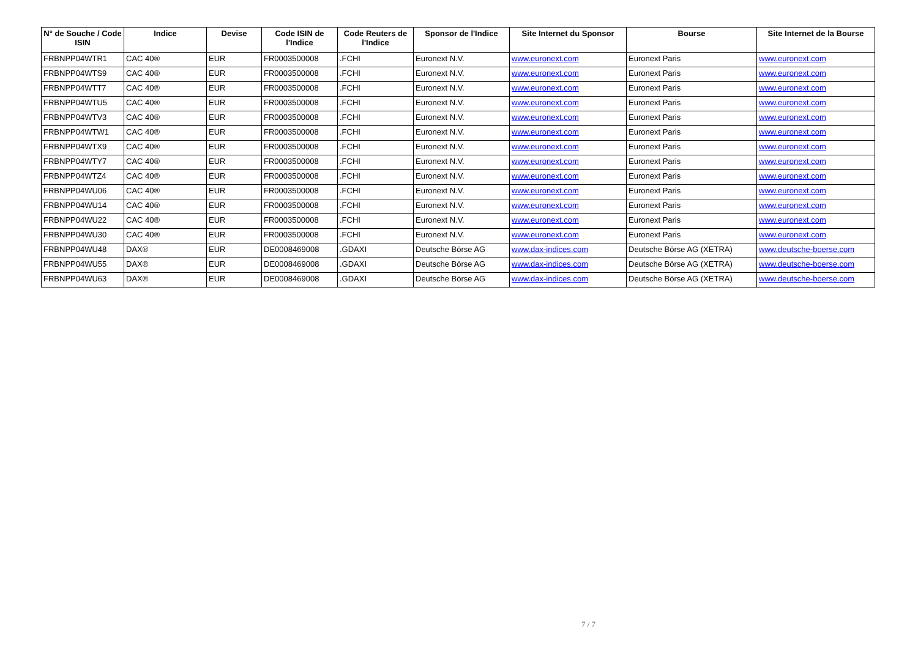| N° de Souche / Code ISIN | Indice | Devise | Code ISIN de l'Indice | Code Reuters de l'Indice | Sponsor de l'Indice | Site Internet du Sponsor | Bourse | Site Internet de la Bourse |
| --- | --- | --- | --- | --- | --- | --- | --- | --- |
| FRBNPP04WTR1 | CAC 40® | EUR | FR0003500008 | .FCHI | Euronext N.V. | www.euronext.com | Euronext Paris | www.euronext.com |
| FRBNPP04WTS9 | CAC 40® | EUR | FR0003500008 | .FCHI | Euronext N.V. | www.euronext.com | Euronext Paris | www.euronext.com |
| FRBNPP04WTT7 | CAC 40® | EUR | FR0003500008 | .FCHI | Euronext N.V. | www.euronext.com | Euronext Paris | www.euronext.com |
| FRBNPP04WTU5 | CAC 40® | EUR | FR0003500008 | .FCHI | Euronext N.V. | www.euronext.com | Euronext Paris | www.euronext.com |
| FRBNPP04WTV3 | CAC 40® | EUR | FR0003500008 | .FCHI | Euronext N.V. | www.euronext.com | Euronext Paris | www.euronext.com |
| FRBNPP04WTW1 | CAC 40® | EUR | FR0003500008 | .FCHI | Euronext N.V. | www.euronext.com | Euronext Paris | www.euronext.com |
| FRBNPP04WTX9 | CAC 40® | EUR | FR0003500008 | .FCHI | Euronext N.V. | www.euronext.com | Euronext Paris | www.euronext.com |
| FRBNPP04WTY7 | CAC 40® | EUR | FR0003500008 | .FCHI | Euronext N.V. | www.euronext.com | Euronext Paris | www.euronext.com |
| FRBNPP04WTZ4 | CAC 40® | EUR | FR0003500008 | .FCHI | Euronext N.V. | www.euronext.com | Euronext Paris | www.euronext.com |
| FRBNPP04WU06 | CAC 40® | EUR | FR0003500008 | .FCHI | Euronext N.V. | www.euronext.com | Euronext Paris | www.euronext.com |
| FRBNPP04WU14 | CAC 40® | EUR | FR0003500008 | .FCHI | Euronext N.V. | www.euronext.com | Euronext Paris | www.euronext.com |
| FRBNPP04WU22 | CAC 40® | EUR | FR0003500008 | .FCHI | Euronext N.V. | www.euronext.com | Euronext Paris | www.euronext.com |
| FRBNPP04WU30 | CAC 40® | EUR | FR0003500008 | .FCHI | Euronext N.V. | www.euronext.com | Euronext Paris | www.euronext.com |
| FRBNPP04WU48 | DAX® | EUR | DE0008469008 | .GDAXI | Deutsche Börse AG | www.dax-indices.com | Deutsche Börse AG (XETRA) | www.deutsche-boerse.com |
| FRBNPP04WU55 | DAX® | EUR | DE0008469008 | .GDAXI | Deutsche Börse AG | www.dax-indices.com | Deutsche Börse AG (XETRA) | www.deutsche-boerse.com |
| FRBNPP04WU63 | DAX® | EUR | DE0008469008 | .GDAXI | Deutsche Börse AG | www.dax-indices.com | Deutsche Börse AG (XETRA) | www.deutsche-boerse.com |
7 / 7